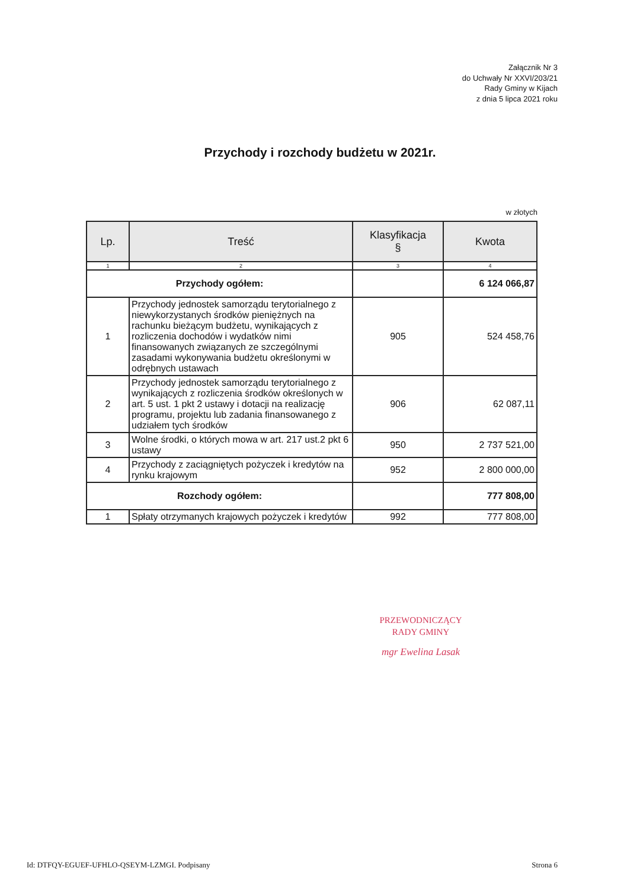Załącznik Nr 3
do Uchwały Nr XXVI/203/21
Rady Gminy w Kijach
z dnia 5 lipca 2021 roku
Przychody i rozchody budżetu w 2021r.
w złotych
| Lp. | Treść | Klasyfikacja § | Kwota |
| --- | --- | --- | --- |
| 1 | 2 | 3 | 4 |
| Przychody ogółem: | | | 6 124 066,87 |
| 1 | Przychody jednostek samorządu terytorialnego z niewykorzystanych środków pieniężnych na rachunku bieżącym budżetu, wynikających z rozliczenia dochodów i wydatków nimi finansowanych związanych ze szczególnymi zasadami wykonywania budżetu określonymi w odrębnych ustawach | 905 | 524 458,76 |
| 2 | Przychody jednostek samorządu terytorialnego z wynikających z rozliczenia środków określonych w art. 5 ust. 1 pkt 2 ustawy i dotacji na realizację programu, projektu lub zadania finansowanego z udziałem tych środków | 906 | 62 087,11 |
| 3 | Wolne środki, o których mowa w art. 217 ust.2 pkt 6 ustawy | 950 | 2 737 521,00 |
| 4 | Przychody z zaciągniętych pożyczek i kredytów na rynku krajowym | 952 | 2 800 000,00 |
| Rozchody ogółem: | | | 777 808,00 |
| 1 | Spłaty otrzymanych krajowych pożyczek i kredytów | 992 | 777 808,00 |
PRZEWODNICZĄCY
RADY GMINY
mgr Ewelina Lasak
Id: DTFQY-EGUEF-UFHLO-QSEYM-LZMGI. Podpisany Strona 6